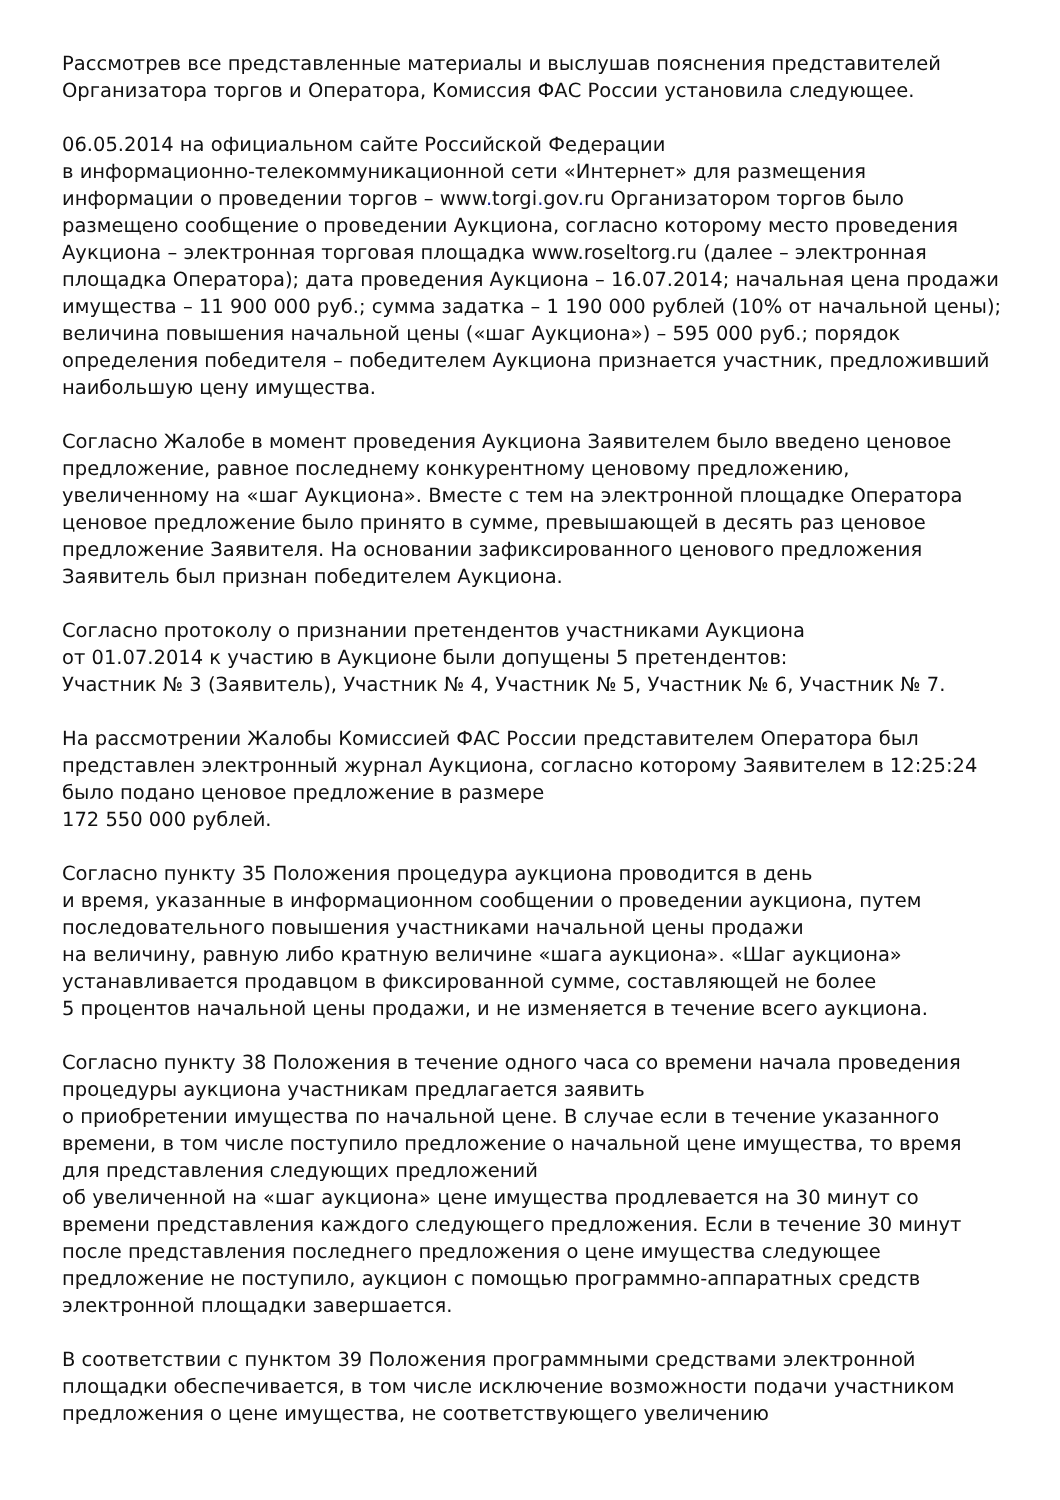Рассмотрев все представленные материалы и выслушав пояснения представителей Организатора торгов и Оператора, Комиссия ФАС России установила следующее.
06.05.2014 на официальном сайте Российской Федерации
в информационно-телекоммуникационной сети «Интернет» для размещения информации о проведении торгов – www. torgi. gov. ru Организатором торгов было размещено сообщение о проведении Аукциона, согласно которому место проведения Аукциона – электронная торговая площадка www.roseltorg.ru (далее – электронная площадка Оператора); дата проведения Аукциона – 16.07.2014; начальная цена продажи имущества – 11 900 000 руб.; сумма задатка – 1 190 000 рублей (10% от начальной цены); величина повышения начальной цены («шаг Аукциона») – 595 000 руб.; порядок определения победителя – победителем Аукциона признается участник, предложивший наибольшую цену имущества.
Согласно Жалобе в момент проведения Аукциона Заявителем было введено ценовое предложение, равное последнему конкурентному ценовому предложению, увеличенному на «шаг Аукциона». Вместе с тем на электронной площадке Оператора ценовое предложение было принято в сумме, превышающей в десять раз ценовое предложение Заявителя. На основании зафиксированного ценового предложения Заявитель был признан победителем Аукциона.
Согласно протоколу о признании претендентов участниками Аукциона
от 01.07.2014 к участию в Аукционе были допущены 5 претендентов:
Участник № 3 (Заявитель), Участник № 4, Участник № 5, Участник № 6, Участник № 7.
На рассмотрении Жалобы Комиссией ФАС России представителем Оператора был представлен электронный журнал Аукциона, согласно которому Заявителем в 12:25:24 было подано ценовое предложение в размере
172 550 000 рублей.
Согласно пункту 35 Положения процедура аукциона проводится в день
и время, указанные в информационном сообщении о проведении аукциона, путем последовательного повышения участниками начальной цены продажи
на величину, равную либо кратную величине «шага аукциона». «Шаг аукциона» устанавливается продавцом в фиксированной сумме, составляющей не более
5 процентов начальной цены продажи, и не изменяется в течение всего аукциона.
Согласно пункту 38 Положения в течение одного часа со времени начала проведения процедуры аукциона участникам предлагается заявить
о приобретении имущества по начальной цене. В случае если в течение указанного времени, в том числе поступило предложение о начальной цене имущества, то время для представления следующих предложений
об увеличенной на «шаг аукциона» цене имущества продлевается на 30 минут со времени представления каждого следующего предложения. Если в течение 30 минут после представления последнего предложения о цене имущества следующее предложение не поступило, аукцион с помощью программно-аппаратных средств электронной площадки завершается.
В соответствии с пунктом 39 Положения программными средствами электронной площадки обеспечивается, в том числе исключение возможности подачи участником предложения о цене имущества, не соответствующего увеличению